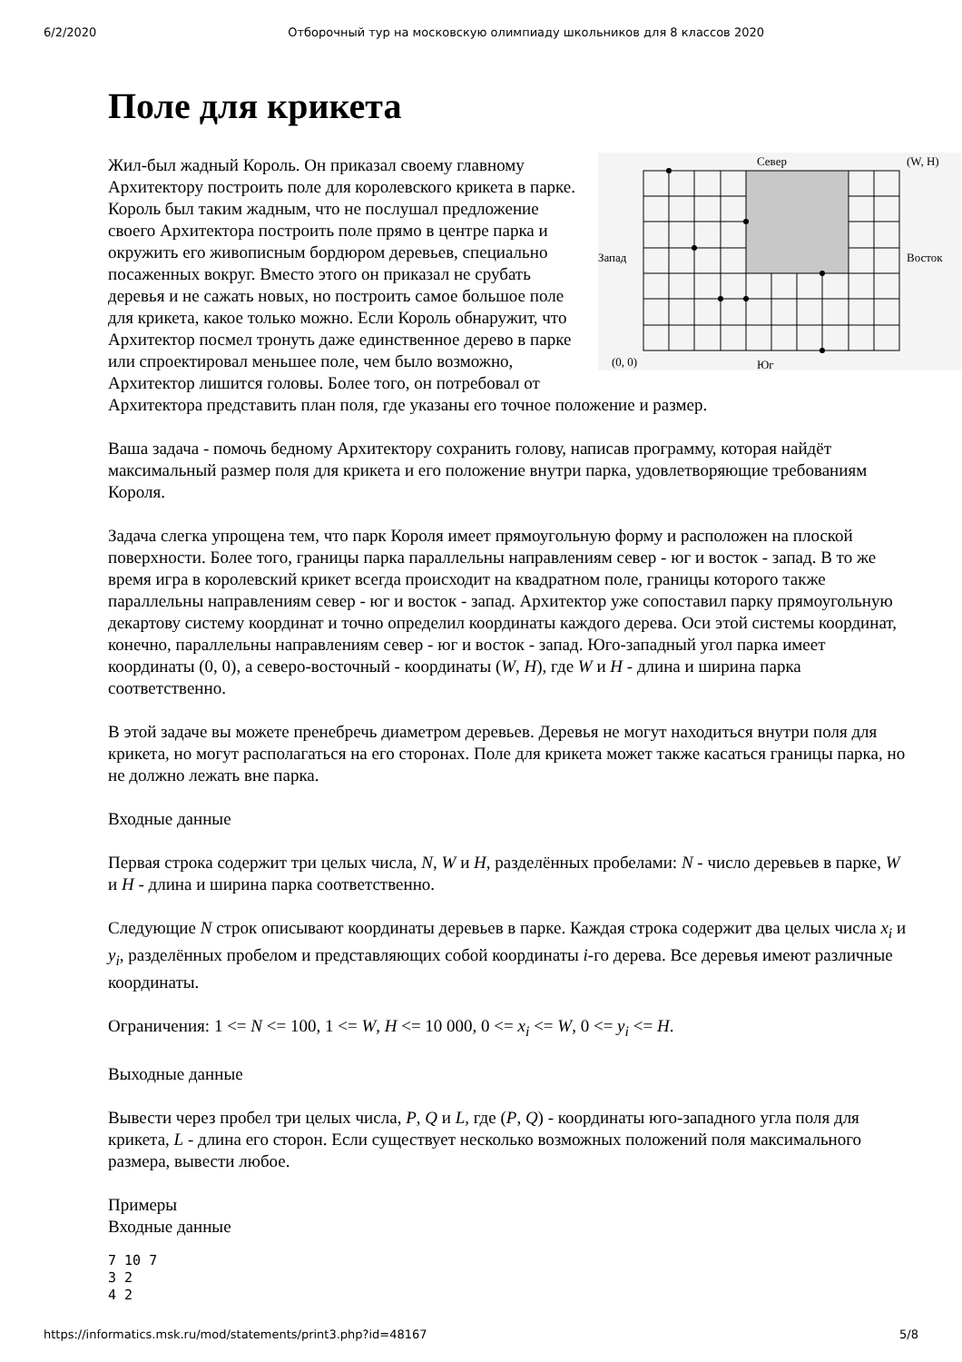6/2/2020 Отборочный тур на московскую олимпиаду школьников для 8 классов 2020
Поле для крикета
Север
(W, H)
Запад
Восток
(0, 0)
Юг
Жил-был жадный Король. Он приказал своему главному Архитектору построить поле для королевского крикета в парке. Король был таким жадным, что не послушал предложение своего Архитектора построить поле прямо в центре парка и окружить его живописным бордюром деревьев, специально посаженных вокруг. Вместо этого он приказал не срубать деревья и не сажать новых, но построить самое большое поле для крикета, какое только можно. Если Король обнаружит, что Архитектор посмел тронуть даже единственное дерево в парке или спроектировал меньшее поле, чем было возможно, Архитектор лишится головы. Более того, он потребовал от Архитектора представить план поля, где указаны его точное положение и размер.
Ваша задача - помочь бедному Архитектору сохранить голову, написав программу, которая найдёт максимальный размер поля для крикета и его положение внутри парка, удовлетворяющие требованиям Короля.
Задача слегка упрощена тем, что парк Короля имеет прямоугольную форму и расположен на плоской поверхности. Более того, границы парка параллельны направлениям север - юг и восток - запад. В то же время игра в королевский крикет всегда происходит на квадратном поле, границы которого также параллельны направлениям север - юг и восток - запад. Архитектор уже сопоставил парку прямоугольную декартову систему координат и точно определил координаты каждого дерева. Оси этой системы координат, конечно, параллельны направлениям север - юг и восток - запад. Юго-западный угол парка имеет координаты (0, 0), а северо-восточный - координаты (W, H), где W и H - длина и ширина парка соответственно.
В этой задаче вы можете пренебречь диаметром деревьев. Деревья не могут находиться внутри поля для крикета, но могут располагаться на его сторонах. Поле для крикета может также касаться границы парка, но не должно лежать вне парка.
Входные данные
Первая строка содержит три целых числа, N, W и H, разделённых пробелами: N - число деревьев в парке, W и H - длина и ширина парка соответственно.
Следующие N строк описывают координаты деревьев в парке. Каждая строка содержит два целых числа x<sub>i</sub> и y<sub>i</sub>, разделённых пробелом и представляющих собой координаты i-го дерева. Все деревья имеют различные координаты.
Ограничения: 1 <= N <= 100, 1 <= W, H <= 10 000, 0 <= x<sub>i</sub> <= W, 0 <= y<sub>i</sub> <= H.
Выходные данные
Вывести через пробел три целых числа, P, Q и L, где (P, Q) - координаты юго-западного угла поля для крикета, L - длина его сторон. Если существует несколько возможных положений поля максимального размера, вывести любое.
Примеры
Входные данные
7 10 7
3 2
4 2
https://informatics.msk.ru/mod/statements/print3.php?id=48167 5/8